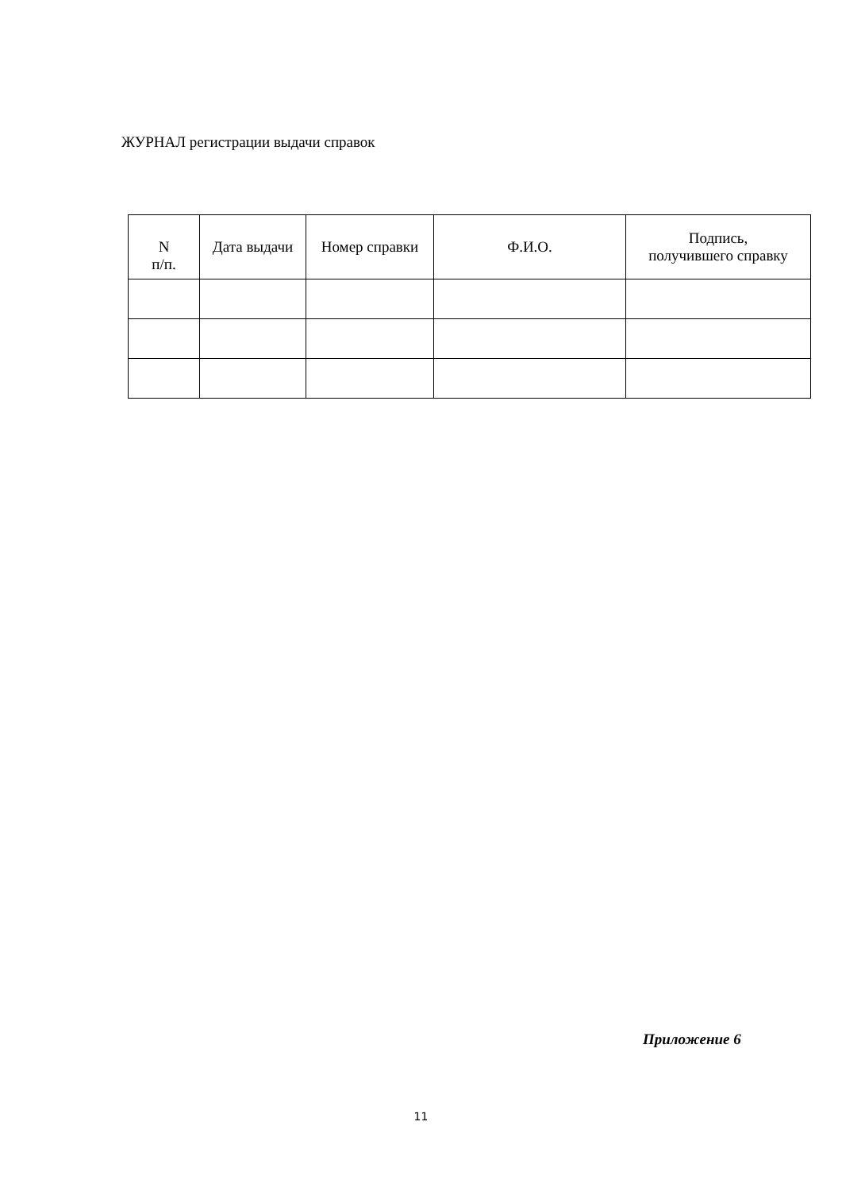ЖУРНАЛ регистрации выдачи справок
| N п/п. | Дата выдачи | Номер справки | Ф.И.О. | Подпись, получившего справку |
| --- | --- | --- | --- | --- |
Приложение 6
11